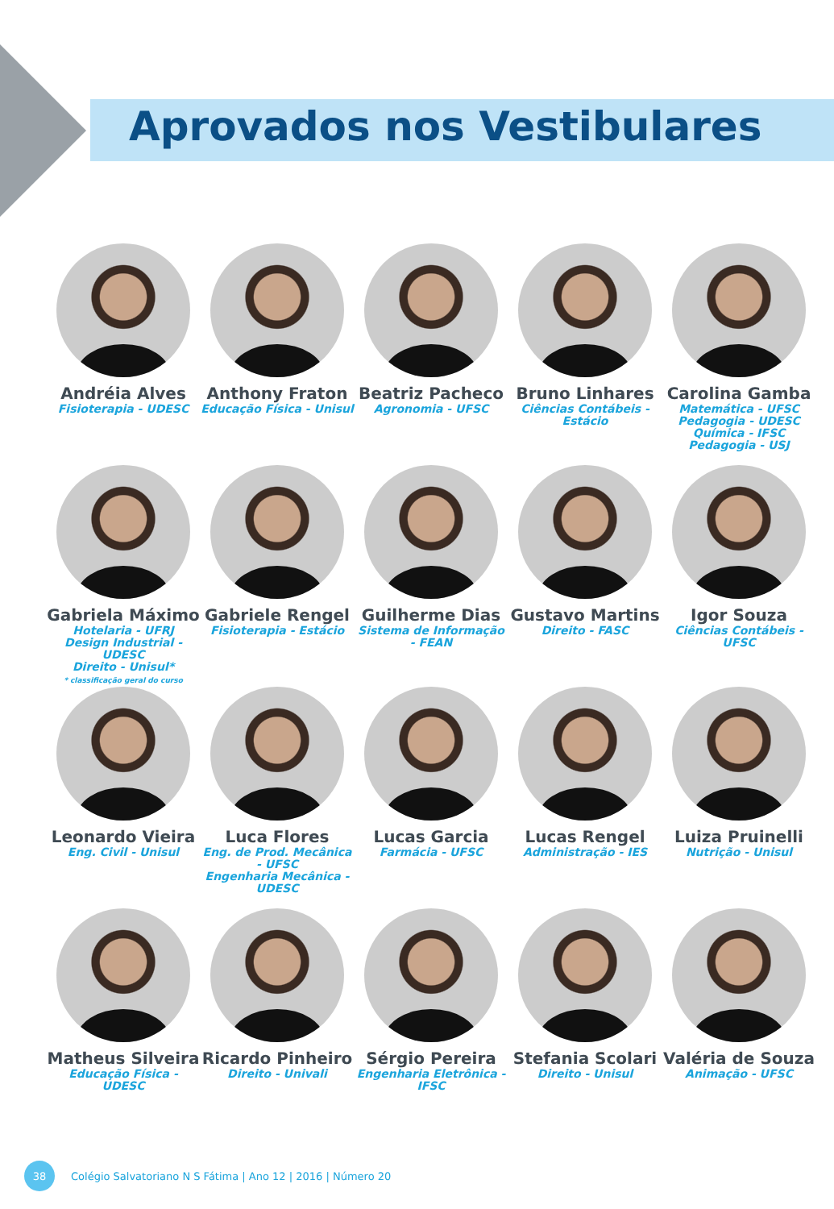Aprovados nos Vestibulares
Andréia Alves
Fisioterapia - UDESC
Anthony Fraton
Educação Física - Unisul
Beatriz Pacheco
Agronomia - UFSC
Bruno Linhares
Ciências Contábeis - Estácio
Carolina Gamba
Matemática - UFSC
Pedagogia - UDESC
Química - IFSC
Pedagogia - USJ
Gabriela Máximo
Hotelaria - UFRJ
Design Industrial - UDESC
Direito - Unisul*
* classificação geral do curso
Gabriele Rengel
Fisioterapia - Estácio
Guilherme Dias
Sistema de Informação - FEAN
Gustavo Martins
Direito - FASC
Igor Souza
Ciências Contábeis - UFSC
Leonardo Vieira
Eng. Civil - Unisul
Luca Flores
Eng. de Prod. Mecânica - UFSC
Engenharia Mecânica - UDESC
Lucas Garcia
Farmácia - UFSC
Lucas Rengel
Administração - IES
Luiza Pruinelli
Nutrição - Unisul
Matheus Silveira
Educação Física - UDESC
Ricardo Pinheiro
Direito - Univali
Sérgio Pereira
Engenharia Eletrônica - IFSC
Stefania Scolari
Direito - Unisul
Valéria de Souza
Animação - UFSC
38
Colégio Salvatoriano N S Fátima | Ano 12 | 2016 | Número 20